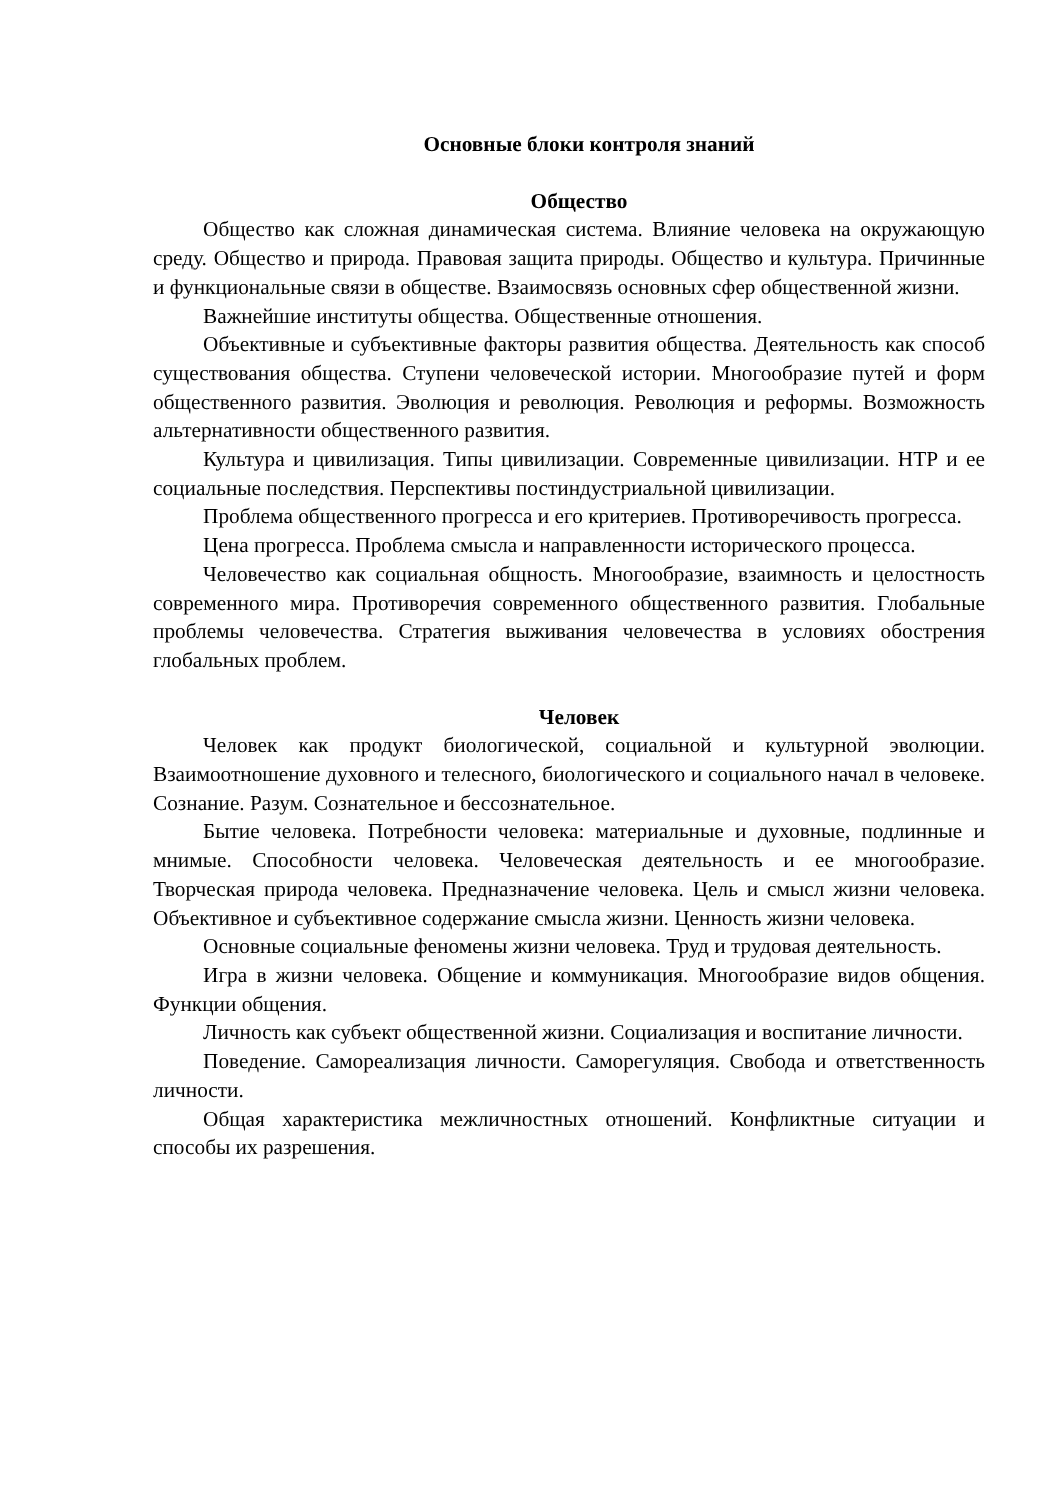Основные блоки контроля знаний
Общество
Общество как сложная динамическая система. Влияние человека на окружающую среду. Общество и природа. Правовая защита природы. Общество и культура. Причинные и функциональные связи в обществе. Взаимосвязь основных сфер общественной жизни.
Важнейшие институты общества. Общественные отношения.
Объективные и субъективные факторы развития общества. Деятельность как способ существования общества. Ступени человеческой истории. Многообразие путей и форм общественного развития. Эволюция и революция. Революция и реформы. Возможность альтернативности общественного развития.
Культура и цивилизация. Типы цивилизации. Современные цивилизации. НТР и ее социальные последствия. Перспективы постиндустриальной цивилизации.
Проблема общественного прогресса и его критериев. Противоречивость прогресса.
Цена прогресса. Проблема смысла и направленности исторического процесса.
Человечество как социальная общность. Многообразие, взаимность и целостность современного мира. Противоречия современного общественного развития. Глобальные проблемы человечества. Стратегия выживания человечества в условиях обострения глобальных проблем.
Человек
Человек как продукт биологической, социальной и культурной эволюции. Взаимоотношение духовного и телесного, биологического и социального начал в человеке. Сознание. Разум. Сознательное и бессознательное.
Бытие человека. Потребности человека: материальные и духовные, подлинные и мнимые. Способности человека. Человеческая деятельность и ее многообразие. Творческая природа человека. Предназначение человека. Цель и смысл жизни человека. Объективное и субъективное содержание смысла жизни. Ценность жизни человека.
Основные социальные феномены жизни человека. Труд и трудовая деятельность.
Игра в жизни человека. Общение и коммуникация. Многообразие видов общения. Функции общения.
Личность как субъект общественной жизни. Социализация и воспитание личности.
Поведение. Самореализация личности. Саморегуляция. Свобода и ответственность личности.
Общая характеристика межличностных отношений. Конфликтные ситуации и способы их разрешения.